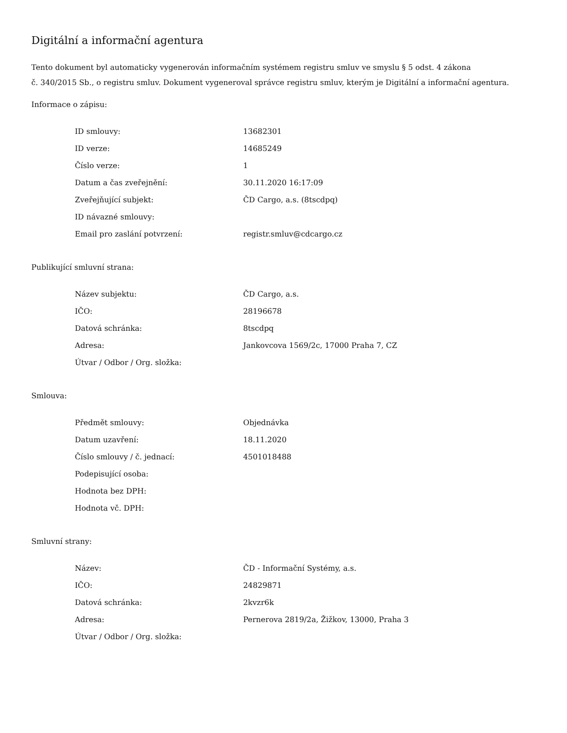Digitální a informační agentura
Tento dokument byl automaticky vygenerován informačním systémem registru smluv ve smyslu § 5 odst. 4 zákona
č. 340/2015 Sb., o registru smluv. Dokument vygeneroval správce registru smluv, kterým je Digitální a informační agentura.
Informace o zápisu:
| ID smlouvy: | 13682301 |
| ID verze: | 14685249 |
| Číslo verze: | 1 |
| Datum a čas zveřejnění: | 30.11.2020 16:17:09 |
| Zveřejňující subjekt: | ČD Cargo, a.s. (8tscdpq) |
| ID návazné smlouvy: | |
| Email pro zaslání potvrzení: | registr.smluv@cdcargo.cz |
Publikující smluvní strana:
| Název subjektu: | ČD Cargo, a.s. |
| IČO: | 28196678 |
| Datová schránka: | 8tscdpq |
| Adresa: | Jankovcova 1569/2c, 17000 Praha 7, CZ |
| Útvar / Odbor / Org. složka: | |
Smlouva:
| Předmět smlouvy: | Objednávka |
| Datum uzavření: | 18.11.2020 |
| Číslo smlouvy / č. jednací: | 4501018488 |
| Podepisující osoba: | |
| Hodnota bez DPH: | |
| Hodnota vč. DPH: | |
Smluvní strany:
| Název: | ČD - Informační Systémy, a.s. |
| IČO: | 24829871 |
| Datová schránka: | 2kvzr6k |
| Adresa: | Pernerova 2819/2a, Žižkov, 13000, Praha 3 |
| Útvar / Odbor / Org. složka: | |